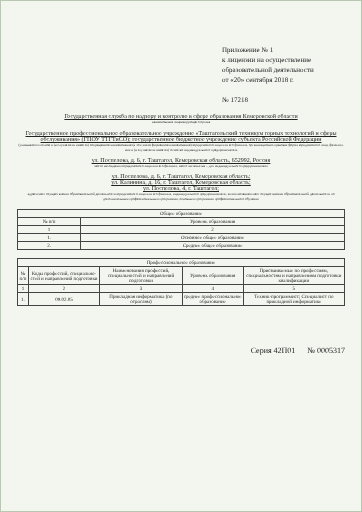Приложение № 1
к лицензии на осуществление
образовательной деятельности
от «20» сентября 2018 г.
№ 17218
Государственная служба по надзору и контролю в сфере образования Кемеровской области
наименование лицензирующего органа
Государственное профессиональное образовательное учреждение «Таштагольский техникум горных технологий и сферы обслуживания» (ГПОУ ТТГТиСО); государственное бюджетное учреждение субъекта Российской Федерации
(указываются полное и (в случае если имеется) сокращенное наименование (в том числе фирменное наименование) юридического лица или его филиала, организационно-правовая форма юридического лица, фамилия, имя и (в случае если имеется) отчество индивидуального предпринимателя
ул. Поспелова, д. 6, г. Таштагол, Кемеровская область, 652992, Россия
место нахождения юридического лица или его филиала, место жительства – для индивидуального предпринимателя
ул. Поспелова, д. 6, г. Таштагол, Кемеровская область;
ул. Калинина, д. 16, г. Таштагол, Кемеровская область;
ул. Поспелова, 4, г. Таштагол;
адреса мест осуществления образовательной деятельности юридического лица или его филиала, индивидуального предпринимателя, за исключением мест осуществления образовательной деятельности по дополнительным профессиональным программам, основным программам профессионального обучения
| Общее образование | |
| --- | --- |
| № п/п | Уровень образования |
| 1 | 2 |
| 1. | Основное общее образование |
| 2. | Среднее общее образование |
| Профессиональное образование | | | | |
| --- | --- | --- | --- | --- |
| № п/п | Коды профессий, специально-стей и направлений подготовки | Наименования профессий, специальностей и направлений подготовки | Уровень образования | Присваиваемые по профессиям, специальностям и направлениям подготовки квалификации |
| 1 | 2 | 3 | 4 | 5 |
| 1. | 09.02.05 | Прикладная информатика (по отраслям) | среднее профессиональное образование | Техник-программист; Специалист по прикладной информатике |
Серия 42П01 № 0005317